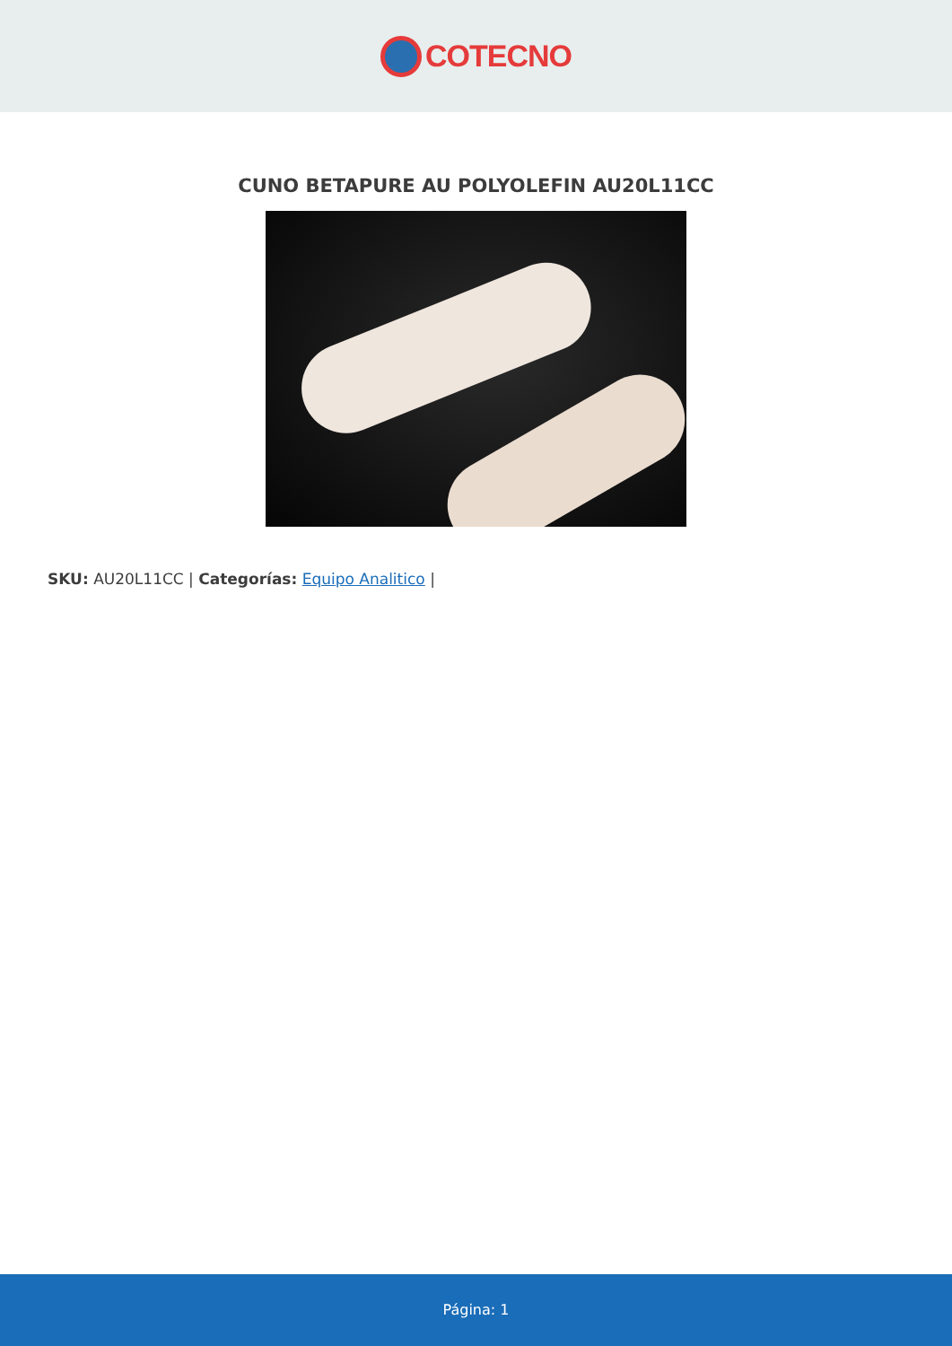COTECNO
CUNO BETAPURE AU POLYOLEFIN AU20L11CC
SKU: AU20L11CC | Categorías: Equipo Analitico |
Página: 1